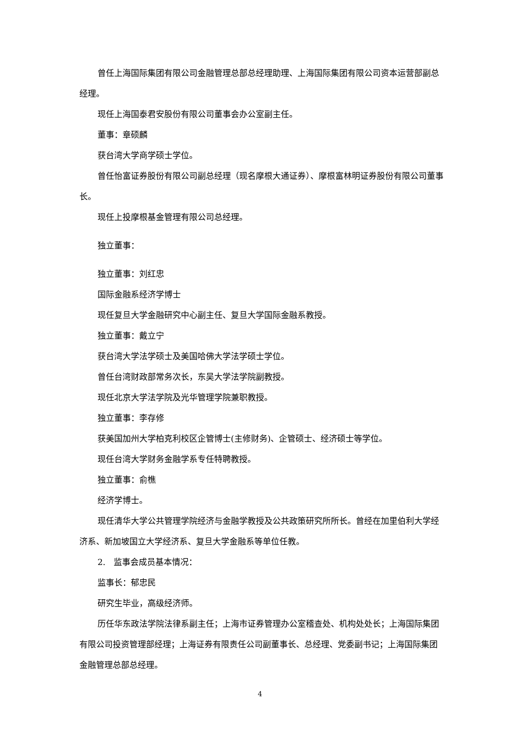曾任上海国际集团有限公司金融管理总部总经理助理、上海国际集团有限公司资本运营部副总经理。
现任上海国泰君安股份有限公司董事会办公室副主任。
董事：章硕麟
获台湾大学商学硕士学位。
曾任怡富证券股份有限公司副总经理（现名摩根大通证券）、摩根富林明证券股份有限公司董事长。
现任上投摩根基金管理有限公司总经理。
独立董事：
独立董事：刘红忠
国际金融系经济学博士
现任复旦大学金融研究中心副主任、复旦大学国际金融系教授。
独立董事：戴立宁
获台湾大学法学硕士及美国哈佛大学法学硕士学位。
曾任台湾财政部常务次长，东吴大学法学院副教授。
现任北京大学法学院及光华管理学院兼职教授。
独立董事：李存修
获美国加州大学柏克利校区企管博士(主修财务)、企管硕士、经济硕士等学位。
现任台湾大学财务金融学系专任特聘教授。
独立董事：俞樵
经济学博士。
现任清华大学公共管理学院经济与金融学教授及公共政策研究所所长。曾经在加里伯利大学经济系、新加坡国立大学经济系、复旦大学金融系等单位任教。
2.　监事会成员基本情况：
监事长：郁忠民
研究生毕业，高级经济师。
历任华东政法学院法律系副主任；上海市证券管理办公室稽查处、机构处处长；上海国际集团有限公司投资管理部经理；上海证券有限责任公司副董事长、总经理、党委副书记；上海国际集团金融管理总部总经理。
4